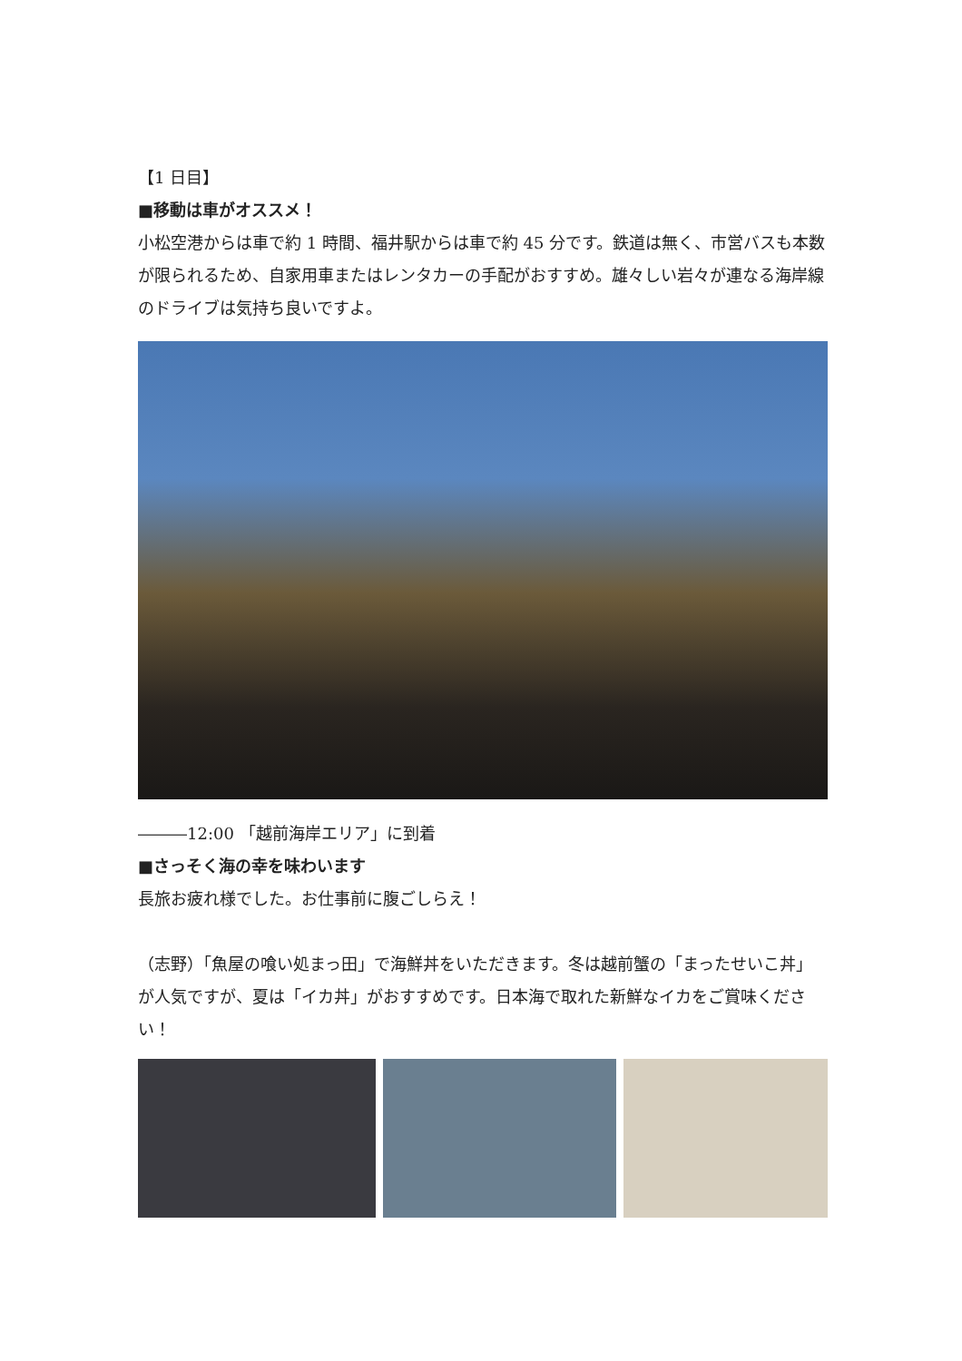【1 日目】
■移動は車がオススメ！
小松空港からは車で約 1 時間、福井駅からは車で約 45 分です。鉄道は無く、市営バスも本数が限られるため、自家用車またはレンタカーの手配がおすすめ。雄々しい岩々が連なる海岸線のドライブは気持ち良いですよ。
―――12:00 「越前海岸エリア」に到着
■さっそく海の幸を味わいます
長旅お疲れ様でした。お仕事前に腹ごしらえ！
（志野）「魚屋の喰い処まっ田」で海鮮丼をいただきます。冬は越前蟹の「まったせいこ丼」が人気ですが、夏は「イカ丼」がおすすめです。日本海で取れた新鮮なイカをご賞味ください！